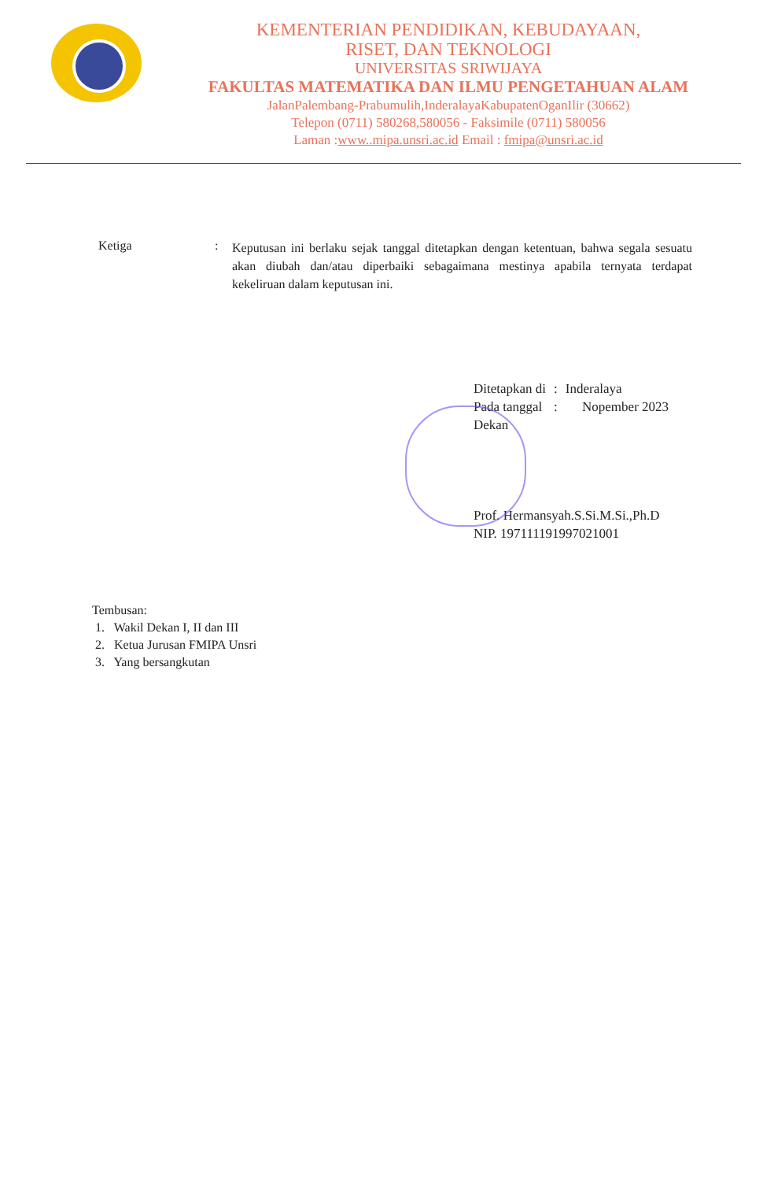KEMENTERIAN PENDIDIKAN, KEBUDAYAAN,
RISET, DAN TEKNOLOGI
UNIVERSITAS SRIWIJAYA
FAKULTAS MATEMATIKA DAN ILMU PENGETAHUAN ALAM
JalanPalembang-Prabumulih,InderalayaKabupatenOganIlir (30662)
Telepon (0711) 580268,580056 - Faksimile (0711) 580056
Laman :www..mipa.unsri.ac.id Email : fmipa@unsri.ac.id
Ketiga :
Keputusan ini berlaku sejak tanggal ditetapkan dengan ketentuan, bahwa segala sesuatu akan diubah dan/atau diperbaiki sebagaimana mestinya apabila ternyata terdapat kekeliruan dalam keputusan ini.
| Ditetapkan di | : | Inderalaya |
| Pada tanggal | : | Nopember 2023 |
Dekan
Prof. Hermansyah.S.Si.M.Si.,Ph.D
NIP. 197111191997021001
Tembusan:
1. Wakil Dekan I, II dan III
2. Ketua Jurusan FMIPA Unsri
3. Yang bersangkutan